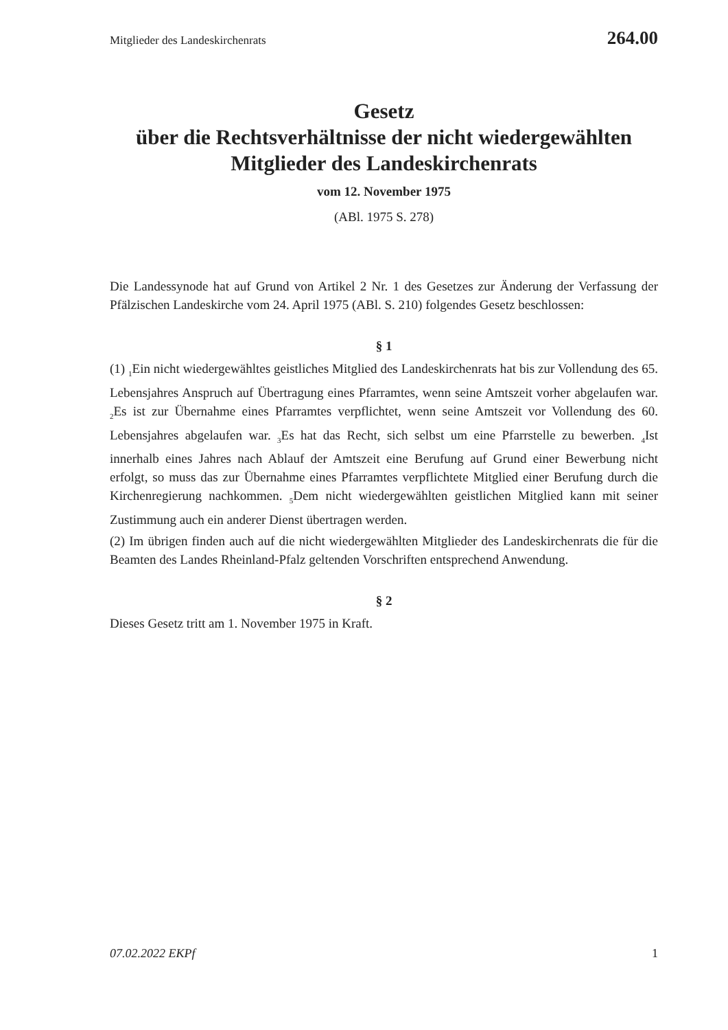Mitglieder des Landeskirchenrats 264.00
Gesetz
über die Rechtsverhältnisse der nicht wiedergewählten
Mitglieder des Landeskirchenrats
vom 12. November 1975
(ABl. 1975 S. 278)
Die Landessynode hat auf Grund von Artikel 2 Nr. 1 des Gesetzes zur Änderung der Verfassung der Pfälzischen Landeskirche vom 24. April 1975 (ABl. S. 210) folgendes Gesetz beschlossen:
§ 1
(1) <sub>1</sub>Ein nicht wiedergewähltes geistliches Mitglied des Landeskirchenrats hat bis zur Vollendung des 65. Lebensjahres Anspruch auf Übertragung eines Pfarramtes, wenn seine Amtszeit vorher abgelaufen war. <sub>2</sub>Es ist zur Übernahme eines Pfarramtes verpflichtet, wenn seine Amtszeit vor Vollendung des 60. Lebensjahres abgelaufen war. <sub>3</sub>Es hat das Recht, sich selbst um eine Pfarrstelle zu bewerben. <sub>4</sub>Ist innerhalb eines Jahres nach Ablauf der Amtszeit eine Berufung auf Grund einer Bewerbung nicht erfolgt, so muss das zur Übernahme eines Pfarramtes verpflichtete Mitglied einer Berufung durch die Kirchenregierung nachkommen. <sub>5</sub>Dem nicht wiedergewählten geistlichen Mitglied kann mit seiner Zustimmung auch ein anderer Dienst übertragen werden.
(2) Im übrigen finden auch auf die nicht wiedergewählten Mitglieder des Landeskirchenrats die für die Beamten des Landes Rheinland-Pfalz geltenden Vorschriften entsprechend Anwendung.
§ 2
Dieses Gesetz tritt am 1. November 1975 in Kraft.
07.02.2022 EKPf 1